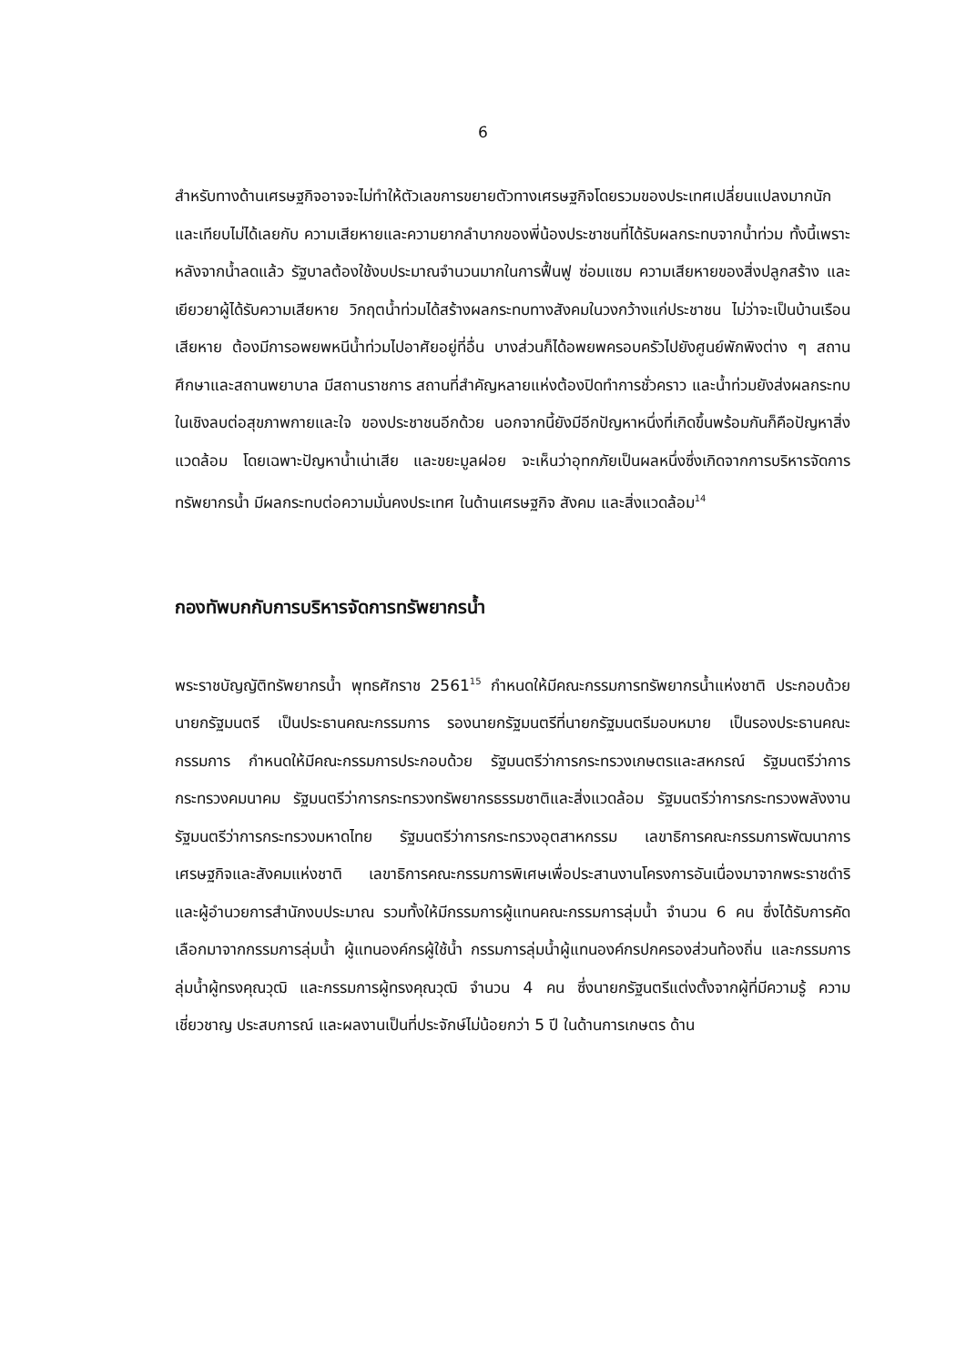6
สำหรับทางด้านเศรษฐกิจอาจจะไม่ทำให้ตัวเลขการขยายตัวทางเศรษฐกิจโดยรวมของประเทศเปลี่ยนแปลงมากนัก และเทียบไม่ได้เลยกับ ความเสียหายและความยากลำบากของพี่น้องประชาชนที่ได้รับผลกระทบจากน้ำท่วม ทั้งนี้เพราะหลังจากน้ำลดแล้ว รัฐบาลต้องใช้งบประมาณจำนวนมากในการฟื้นฟู ซ่อมแซม ความเสียหายของสิ่งปลูกสร้าง และเยียวยาผู้ได้รับความเสียหาย วิกฤตน้ำท่วมได้สร้างผลกระทบทางสังคมในวงกว้างแก่ประชาชน ไม่ว่าจะเป็นบ้านเรือนเสียหาย ต้องมีการอพยพหนีน้ำท่วมไปอาศัยอยู่ที่อื่น บางส่วนก็ได้อพยพครอบครัวไปยังศูนย์พักพิงต่าง ๆ สถานศึกษาและสถานพยาบาล มีสถานราชการ สถานที่สำคัญหลายแห่งต้องปิดทำการชั่วคราว และน้ำท่วมยังส่งผลกระทบในเชิงลบต่อสุขภาพกายและใจ ของประชาชนอีกด้วย นอกจากนี้ยังมีอีกปัญหาหนึ่งที่เกิดขึ้นพร้อมกันก็คือปัญหาสิ่งแวดล้อม โดยเฉพาะปัญหาน้ำเน่าเสีย และขยะมูลฝอย จะเห็นว่าอุทกภัยเป็นผลหนึ่งซึ่งเกิดจากการบริหารจัดการทรัพยากรน้ำ มีผลกระทบต่อความมั่นคงประเทศ ในด้านเศรษฐกิจ สังคม และสิ่งแวดล้อม<sup>14</sup>
กองทัพบกกับการบริหารจัดการทรัพยากรน้ำ
พระราชบัญญัติทรัพยากรน้ำ พุทธศักราช 2561<sup>15</sup> กำหนดให้มีคณะกรรมการทรัพยากรน้ำแห่งชาติ ประกอบด้วยนายกรัฐมนตรี เป็นประธานคณะกรรมการ รองนายกรัฐมนตรีที่นายกรัฐมนตรีมอบหมาย เป็นรองประธานคณะกรรมการ กำหนดให้มีคณะกรรมการประกอบด้วย รัฐมนตรีว่าการกระทรวงเกษตรและสหกรณ์ รัฐมนตรีว่าการกระทรวงคมนาคม รัฐมนตรีว่าการกระทรวงทรัพยากรธรรมชาติและสิ่งแวดล้อม รัฐมนตรีว่าการกระทรวงพลังงาน รัฐมนตรีว่าการกระทรวงมหาดไทย รัฐมนตรีว่าการกระทรวงอุตสาหกรรม เลขาธิการคณะกรรมการพัฒนาการเศรษฐกิจและสังคมแห่งชาติ เลขาธิการคณะกรรมการพิเศษเพื่อประสานงานโครงการอันเนื่องมาจากพระราชดำริ และผู้อำนวยการสำนักงบประมาณ รวมทั้งให้มีกรรมการผู้แทนคณะกรรมการลุ่มน้ำ จำนวน 6 คน ซึ่งได้รับการคัดเลือกมาจากกรรมการลุ่มน้ำ ผู้แทนองค์กรผู้ใช้น้ำ กรรมการลุ่มน้ำผู้แทนองค์กรปกครองส่วนท้องถิ่น และกรรมการลุ่มน้ำผู้ทรงคุณวุฒิ และกรรมการผู้ทรงคุณวุฒิ จำนวน 4 คน ซึ่งนายกรัฐนตรีแต่งตั้งจากผู้ที่มีความรู้ ความเชี่ยวชาญ ประสบการณ์ และผลงานเป็นที่ประจักษ์ไม่น้อยกว่า 5 ปี ในด้านการเกษตร ด้าน